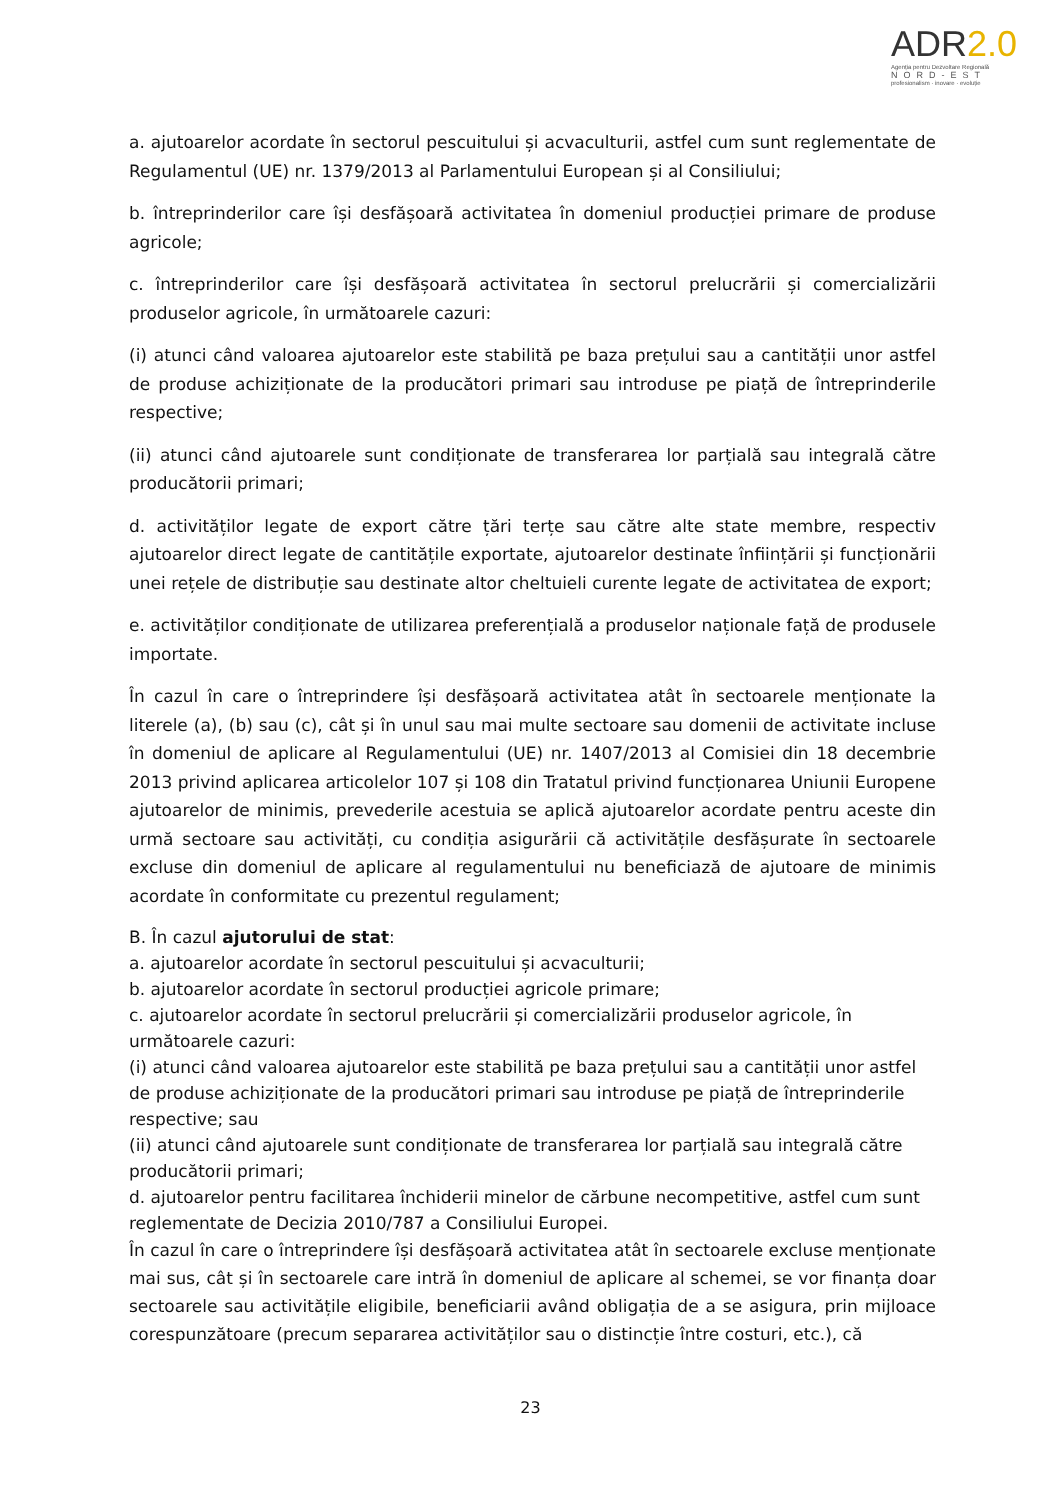ADR2.0
Agenția pentru Dezvoltare Regională
NORD-EST
profesionalism · inovare · evoluție
a. ajutoarelor acordate în sectorul pescuitului și acvaculturii, astfel cum sunt reglementate de Regulamentul (UE) nr. 1379/2013 al Parlamentului European și al Consiliului;
b. întreprinderilor care își desfășoară activitatea în domeniul producției primare de produse agricole;
c. întreprinderilor care își desfășoară activitatea în sectorul prelucrării și comercializării produselor agricole, în următoarele cazuri:
(i) atunci când valoarea ajutoarelor este stabilită pe baza prețului sau a cantității unor astfel de produse achiziționate de la producători primari sau introduse pe piață de întreprinderile respective;
(ii) atunci când ajutoarele sunt condiționate de transferarea lor parțială sau integrală către producătorii primari;
d. activităților legate de export către țări terțe sau către alte state membre, respectiv ajutoarelor direct legate de cantitățile exportate, ajutoarelor destinate înființării și funcționării unei rețele de distribuție sau destinate altor cheltuieli curente legate de activitatea de export;
e. activităților condiționate de utilizarea preferențială a produselor naționale față de produsele importate.
În cazul în care o întreprindere își desfășoară activitatea atât în sectoarele menționate la literele (a), (b) sau (c), cât și în unul sau mai multe sectoare sau domenii de activitate incluse în domeniul de aplicare al Regulamentului (UE) nr. 1407/2013 al Comisiei din 18 decembrie 2013 privind aplicarea articolelor 107 și 108 din Tratatul privind funcționarea Uniunii Europene ajutoarelor de minimis, prevederile acestuia se aplică ajutoarelor acordate pentru aceste din urmă sectoare sau activități, cu condiția asigurării că activitățile desfășurate în sectoarele excluse din domeniul de aplicare al regulamentului nu beneficiază de ajutoare de minimis acordate în conformitate cu prezentul regulament;
B. În cazul ajutorului de stat:
a. ajutoarelor acordate în sectorul pescuitului și acvaculturii;
b. ajutoarelor acordate în sectorul producției agricole primare;
c. ajutoarelor acordate în sectorul prelucrării și comercializării produselor agricole, în următoarele cazuri:
(i) atunci când valoarea ajutoarelor este stabilită pe baza prețului sau a cantității unor astfel de produse achiziționate de la producători primari sau introduse pe piață de întreprinderile respective; sau
(ii) atunci când ajutoarele sunt condiționate de transferarea lor parțială sau integrală către producătorii primari;
d. ajutoarelor pentru facilitarea închiderii minelor de cărbune necompetitive, astfel cum sunt reglementate de Decizia 2010/787 a Consiliului Europei.
În cazul în care o întreprindere își desfășoară activitatea atât în sectoarele excluse menționate mai sus, cât și în sectoarele care intră în domeniul de aplicare al schemei, se vor finanța doar sectoarele sau activitățile eligibile, beneficiarii având obligația de a se asigura, prin mijloace corespunzătoare (precum separarea activităților sau o distincție între costuri, etc.), că
23